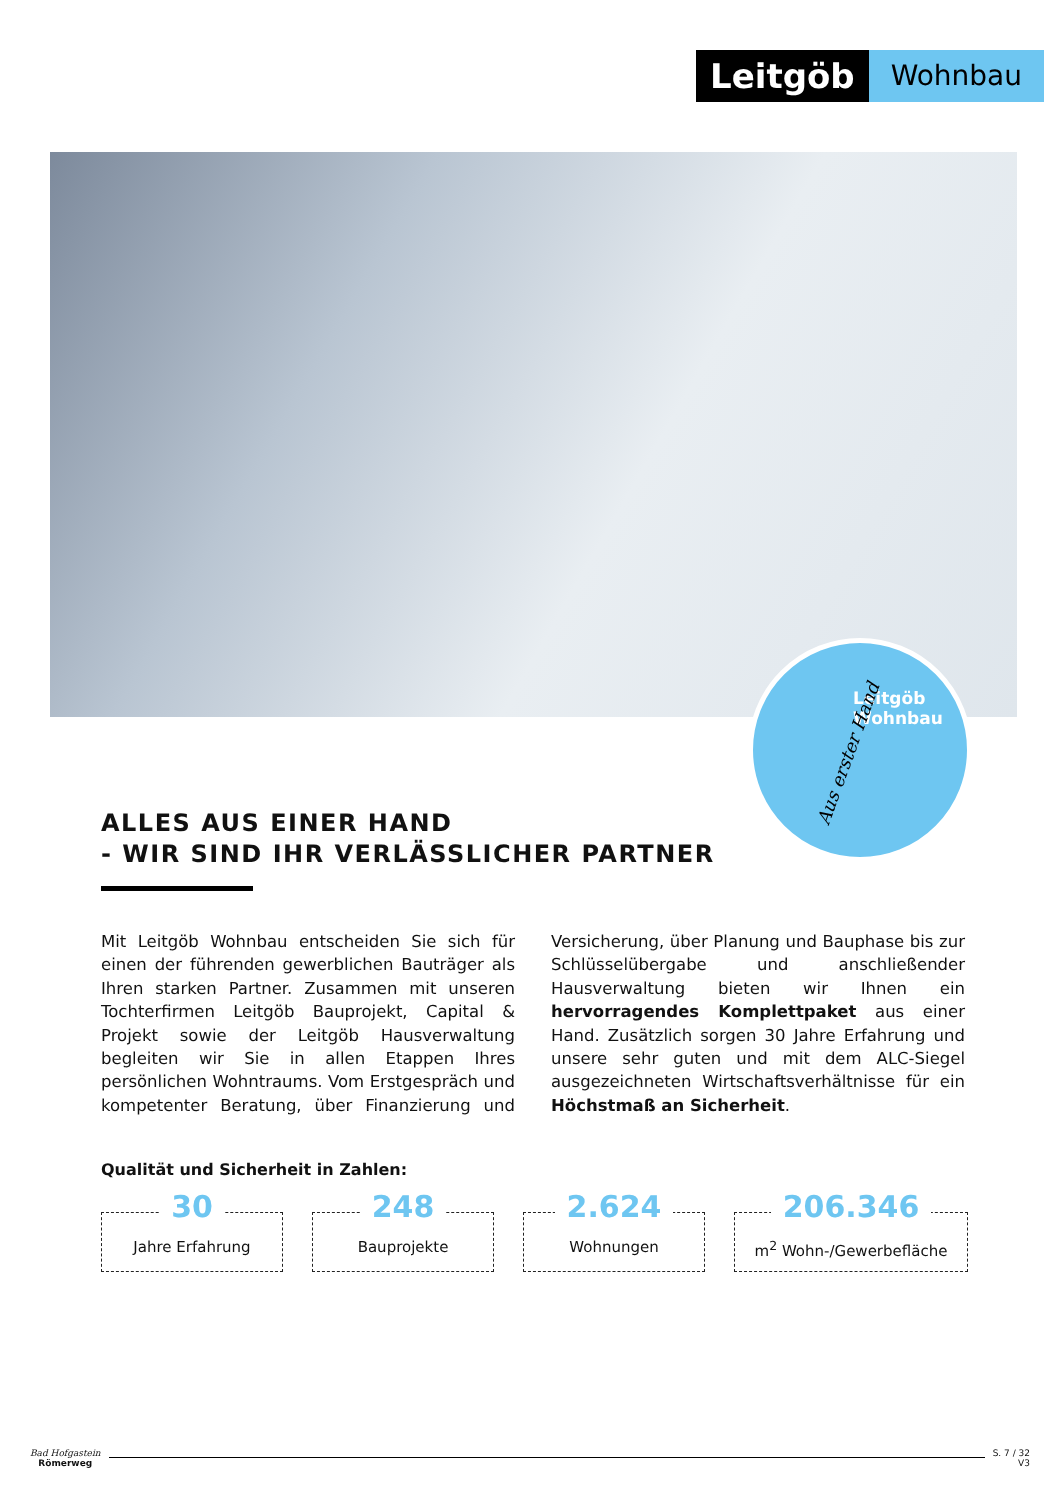Leitgöb
Wohnbau
Leitgöb
Wohnbau
Aus erster Hand
ALLES AUS EINER HAND
- WIR SIND IHR VERLÄSSLICHER PARTNER
Mit Leitgöb Wohnbau entscheiden Sie sich für einen der führenden gewerblichen Bauträger als Ihren starken Partner. Zusammen mit unseren Tochterfirmen Leitgöb Bauprojekt, Capital & Projekt sowie der Leitgöb Hausverwaltung begleiten wir Sie in allen Etappen Ihres persönlichen Wohntraums. Vom Erstgespräch und kompetenter Beratung, über Finanzierung und Versicherung, über Planung und Bauphase bis zur Schlüsselübergabe und anschließender Hausverwaltung bieten wir Ihnen ein hervorragendes Komplettpaket aus einer Hand. Zusätzlich sorgen 30 Jahre Erfahrung und unsere sehr guten und mit dem ALC-Siegel ausgezeichneten Wirtschaftsverhältnisse für ein Höchstmaß an Sicherheit.
Qualität und Sicherheit in Zahlen:
30
Jahre Erfahrung
248
Bauprojekte
2.624
Wohnungen
206.346
m<sup>2</sup> Wohn-/Gewerbefläche
Bad Hofgastein
Römerweg
S. 7 / 32
V3